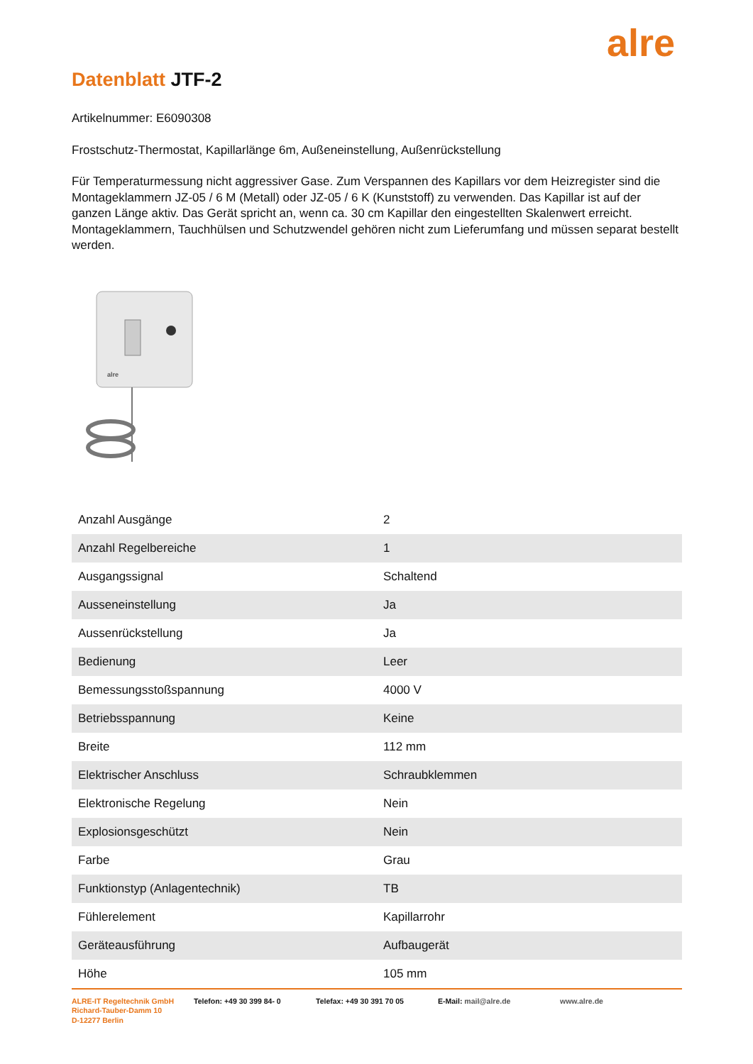alre
Datenblatt JTF-2
Artikelnummer: E6090308
Frostschutz-Thermostat, Kapillarlänge 6m, Außeneinstellung, Außenrückstellung
Für Temperaturmessung nicht aggressiver Gase. Zum Verspannen des Kapillars vor dem Heizregister sind die Montageklammern JZ-05 / 6 M (Metall) oder JZ-05 / 6 K (Kunststoff) zu verwenden. Das Kapillar ist auf der ganzen Länge aktiv. Das Gerät spricht an, wenn ca. 30 cm Kapillar den eingestellten Skalenwert erreicht. Montageklammern, Tauchhülsen und Schutzwendel gehören nicht zum Lieferumfang und müssen separat bestellt werden.
alre
| Anzahl Ausgänge | 2 |
| Anzahl Regelbereiche | 1 |
| Ausgangssignal | Schaltend |
| Ausseneinstellung | Ja |
| Aussenrückstellung | Ja |
| Bedienung | Leer |
| Bemessungsstoßspannung | 4000 V |
| Betriebsspannung | Keine |
| Breite | 112 mm |
| Elektrischer Anschluss | Schraubklemmen |
| Elektronische Regelung | Nein |
| Explosionsgeschützt | Nein |
| Farbe | Grau |
| Funktionstyp (Anlagentechnik) | TB |
| Fühlerelement | Kapillarrohr |
| Geräteausführung | Aufbaugerät |
| Höhe | 105 mm |
ALRE-IT Regeltechnik GmbH
Richard-Tauber-Damm 10
D-12277 Berlin
Telefon: +49 30 399 84- 0 Telefax: +49 30 391 70 05 E-Mail: mail@alre.de www.alre.de